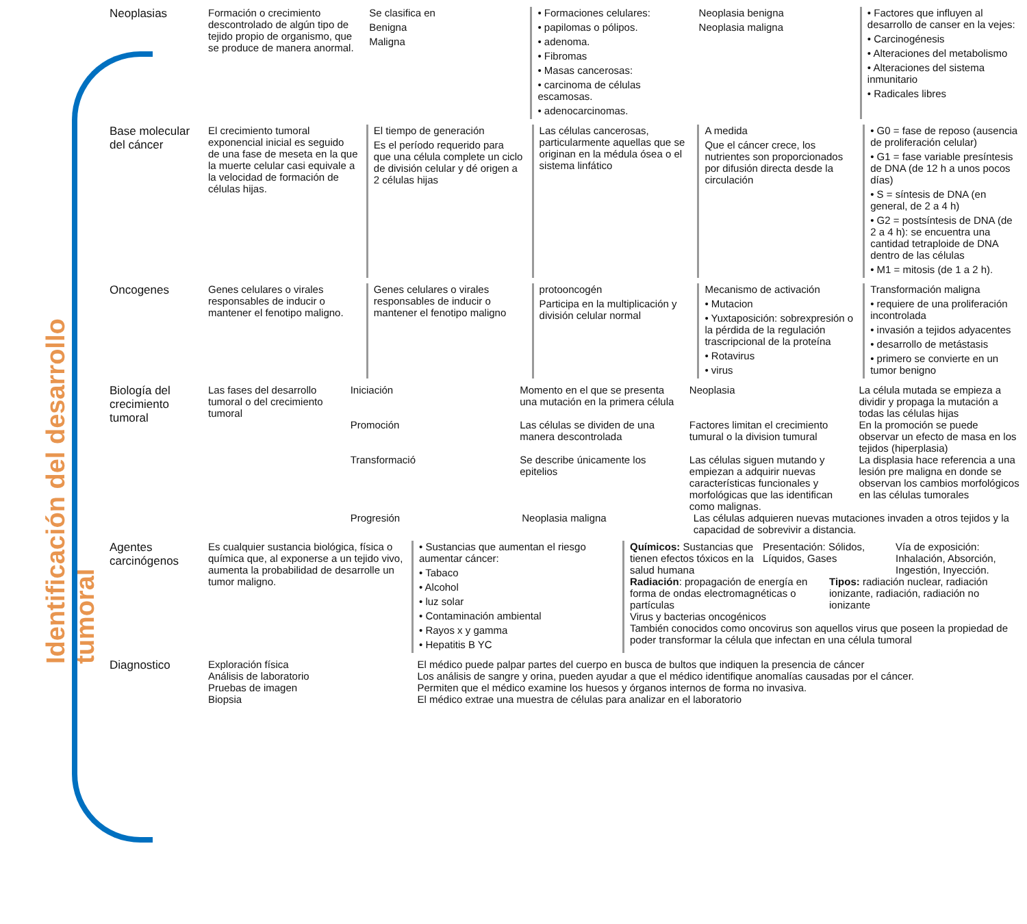Identificación del desarrollo tumoral
Neoplasias Formación o crecimiento descontrolado de algún tipo de tejido propio de organismo, que se produce de manera anormal.
Se clasifica en
Benigna
Maligna
• Formaciones celulares:
• papilomas o pólipos.
• adenoma.
• Fibromas
• Masas cancerosas:
• carcinoma de células escamosas.
• adenocarcinomas.
Neoplasia benigna
Neoplasia maligna
• Factores que influyen al desarrollo de canser en la vejes:
• Carcinogénesis
• Alteraciones del metabolismo
• Alteraciones del sistema inmunitario
• Radicales libres
Base molecular del cáncer
El crecimiento tumoral exponencial inicial es seguido de una fase de meseta en la que la muerte celular casi equivale a la velocidad de formación de células hijas.
El tiempo de generación
Es el período requerido para que una célula complete un ciclo de división celular y dé origen a 2 células hijas
Las células cancerosas, particularmente aquellas que se originan en la médula ósea o el sistema linfático
A medida
Que el cáncer crece, los nutrientes son proporcionados por difusión directa desde la circulación
• G0 = fase de reposo (ausencia de proliferación celular)
• G1 = fase variable presíntesis de DNA (de 12 h a unos pocos días)
• S = síntesis de DNA (en general, de 2 a 4 h)
• G2 = postsíntesis de DNA (de 2 a 4 h): se encuentra una cantidad tetraploide de DNA dentro de las células
• M1 = mitosis (de 1 a 2 h).
Oncogenes Genes celulares o virales responsables de inducir o mantener el fenotipo maligno.
Genes celulares o virales responsables de inducir o mantener el fenotipo maligno
protooncogén
Participa en la multiplicación y división celular normal
Mecanismo de activación
• Mutacion
• Yuxtaposición: sobrexpresión o la pérdida de la regulación trascripcional de la proteína
• Rotavirus
• virus
Transformación maligna
• requiere de una proliferación incontrolada
• invasión a tejidos adyacentes
• desarrollo de metástasis
• primero se convierte en un tumor benigno
Biología del crecimiento tumoral
Las fases del desarrollo tumoral o del crecimiento tumoral
Iniciación Momento en el que se presenta una mutación en la primera célula
Neoplasia La célula mutada se empieza a dividir y propaga la mutación a todas las células hijas
Promoción Las células se dividen de una manera descontrolada
Factores limitan el crecimiento tumural o la division tumural
En la promoción se puede observar un efecto de masa en los tejidos (hiperplasia)
Transformació Se describe únicamente los epitelios
Las células siguen mutando y empiezan a adquirir nuevas características funcionales y morfológicas que las identifican como malignas.
La displasia hace referencia a una lesión pre maligna en donde se observan los cambios morfológicos en las células tumorales
Progresión Neoplasia maligna Las células adquieren nuevas mutaciones invaden a otros tejidos y la capacidad de sobrevivir a distancia.
Agentes carcinógenos
Es cualquier sustancia biológica, física o química que, al exponerse a un tejido vivo, aumenta la probabilidad de desarrolle un tumor maligno.
• Sustancias que aumentan el riesgo aumentar cáncer:
• Tabaco
• Alcohol
• luz solar
• Contaminación ambiental
• Rayos x y gamma
• Hepatitis B YC
Químicos: Sustancias que tienen efectos tóxicos en la salud humana
Presentación: Sólidos, Líquidos, Gases
Vía de exposición: Inhalación, Absorción, Ingestión, Inyección.
Radiación: propagación de energía en forma de ondas electromagnéticas o partículas
Tipos: radiación nuclear, radiación ionizante, radiación, radiación no ionizante
Virus y bacterias oncogénicos
También conocidos como oncovirus son aquellos virus que poseen la propiedad de poder transformar la célula que infectan en una célula tumoral
Diagnostico Exploración física El médico puede palpar partes del cuerpo en busca de bultos que indiquen la presencia de cáncer
Análisis de laboratorio Los análisis de sangre y orina, pueden ayudar a que el médico identifique anomalías causadas por el cáncer.
Pruebas de imagen Permiten que el médico examine los huesos y órganos internos de forma no invasiva.
Biopsia El médico extrae una muestra de células para analizar en el laboratorio